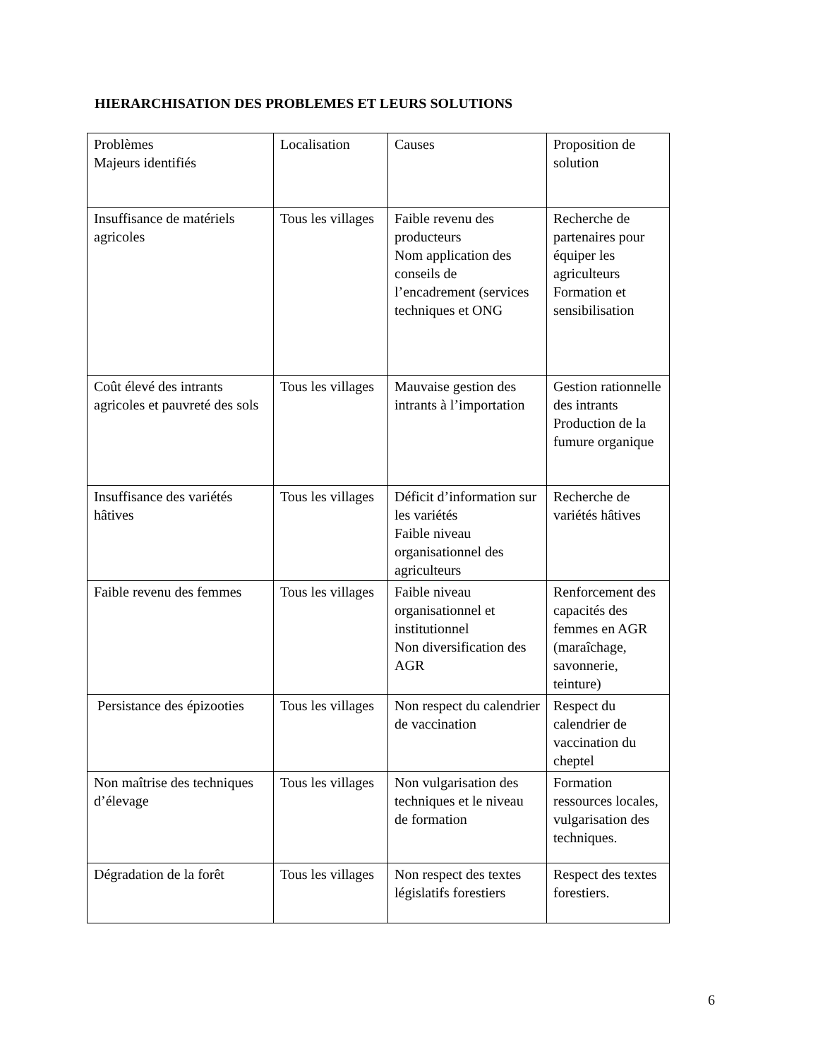HIERARCHISATION DES PROBLEMES ET LEURS SOLUTIONS
| Problèmes Majeurs identifiés | Localisation | Causes | Proposition de solution |
| Insuffisance de matériels agricoles | Tous les villages | Faible revenu des producteurs Nom application des conseils de l’encadrement (services techniques et ONG | Recherche de partenaires pour équiper les agriculteurs Formation et sensibilisation |
| Coût élevé des intrants agricoles et pauvreté des sols | Tous les villages | Mauvaise gestion des intrants à l’importation | Gestion rationnelle des intrants Production de la fumure organique |
| Insuffisance des variétés hâtives | Tous les villages | Déficit d’information sur les variétés Faible niveau organisationnel des agriculteurs | Recherche de variétés hâtives |
| Faible revenu des femmes | Tous les villages | Faible niveau organisationnel et institutionnel Non diversification des AGR | Renforcement des capacités des femmes en AGR (maraîchage, savonnerie, teinture) |
| Persistance des épizooties | Tous les villages | Non respect du calendrier de vaccination | Respect du calendrier de vaccination du cheptel |
| Non maîtrise des techniques d’élevage | Tous les villages | Non vulgarisation des techniques et le niveau de formation | Formation ressources locales, vulgarisation des techniques. |
| Dégradation de la forêt | Tous les villages | Non respect des textes législatifs forestiers | Respect des textes forestiers. |
6